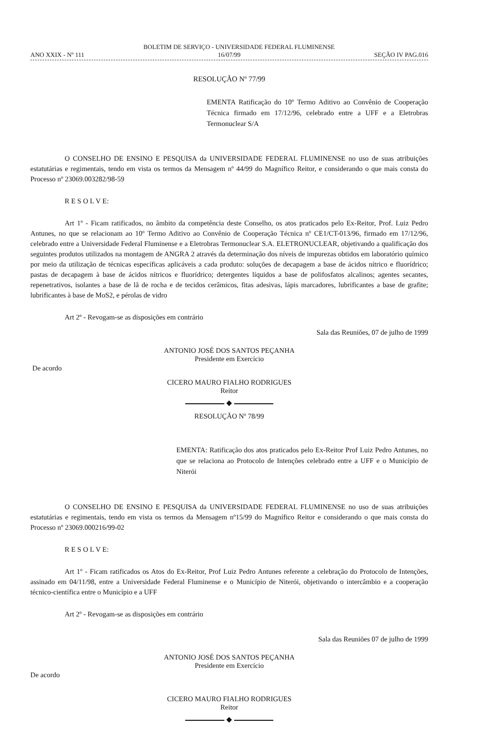BOLETIM DE SERVIÇO - UNIVERSIDADE FEDERAL FLUMINENSE
ANO XXIX - Nº 111 16/07/99 SEÇÃO IV PAG.016
RESOLUÇÃO Nº 77/99
EMENTA Ratificação do 10º Termo Aditivo ao Convênio de Cooperação Técnica firmado em 17/12/96, celebrado entre a UFF e a Eletrobras Termonuclear S/A
O CONSELHO DE ENSINO E PESQUISA da UNIVERSIDADE FEDERAL FLUMINENSE no uso de suas atribuições estatutárias e regimentais, tendo em vista os termos da Mensagem nº 44/99 do Magnífico Reitor, e considerando o que mais consta do Processo nº 23069.003282/98-59
R E S O L V E:
Art 1º - Ficam ratificados, no âmbito da competência deste Conselho, os atos praticados pelo Ex-Reitor, Prof. Luiz Pedro Antunes, no que se relacionam ao 10º Termo Aditivo ao Convênio de Cooperação Técnica nº CE1/CT-013/96, firmado em 17/12/96, celebrado entre a Universidade Federal Fluminense e a Eletrobras Termonuclear S.A. ELETRONUCLEAR, objetivando a qualificação dos seguintes produtos utilizados na montagem de ANGRA 2 através da determinação dos níveis de impurezas obtidos em laboratório químico por meio da utilização de técnicas específicas aplicáveis a cada produto: soluções de decapagem a base de ácidos nítrico e fluorídrico; pastas de decapagem à base de ácidos nítricos e fluorídrico; detergentes líquidos a base de polifosfatos alcalinos; agentes secantes, repenetrativos, isolantes a base de lã de rocha e de tecidos cerâmicos, fitas adesivas, lápis marcadores, lubrificantes a base de grafite; lubrificantes à base de MoS2, e pérolas de vidro
Art 2º - Revogam-se as disposições em contrário
Sala das Reuniões, 07 de julho de 1999
ANTONIO JOSÉ DOS SANTOS PEÇANHA
Presidente em Exercício
De acordo
CICERO MAURO FIALHO RODRIGUES
Reitor
◆
RESOLUÇÃO Nº 78/99
EMENTA: Ratificação dos atos praticados pelo Ex-Reitor Prof Luiz Pedro Antunes, no que se relaciona ao Protocolo de Intenções celebrado entre a UFF e o Município de Niterói
O CONSELHO DE ENSINO E PESQUISA da UNIVERSIDADE FEDERAL FLUMINENSE no uso de suas atribuições estatutárias e regimentais, tendo em vista os termos da Mensagem nº15/99 do Magnífico Reitor e considerando o que mais consta do Processo nº 23069.000216/99-02
R E S O L V E:
Art 1º - Ficam ratificados os Atos do Ex-Reitor, Prof Luiz Pedro Antunes referente a celebração do Protocolo de Intenções, assinado em 04/11/98, entre a Universidade Federal Fluminense e o Município de Niterói, objetivando o intercâmbio e a cooperação técnico-científica entre o Município e a UFF
Art 2º - Revogam-se as disposições em contrário
Sala das Reuniões 07 de julho de 1999
ANTONIO JOSÉ DOS SANTOS PEÇANHA
Presidente em Exercício
De acordo
CICERO MAURO FIALHO RODRIGUES
Reitor
◆